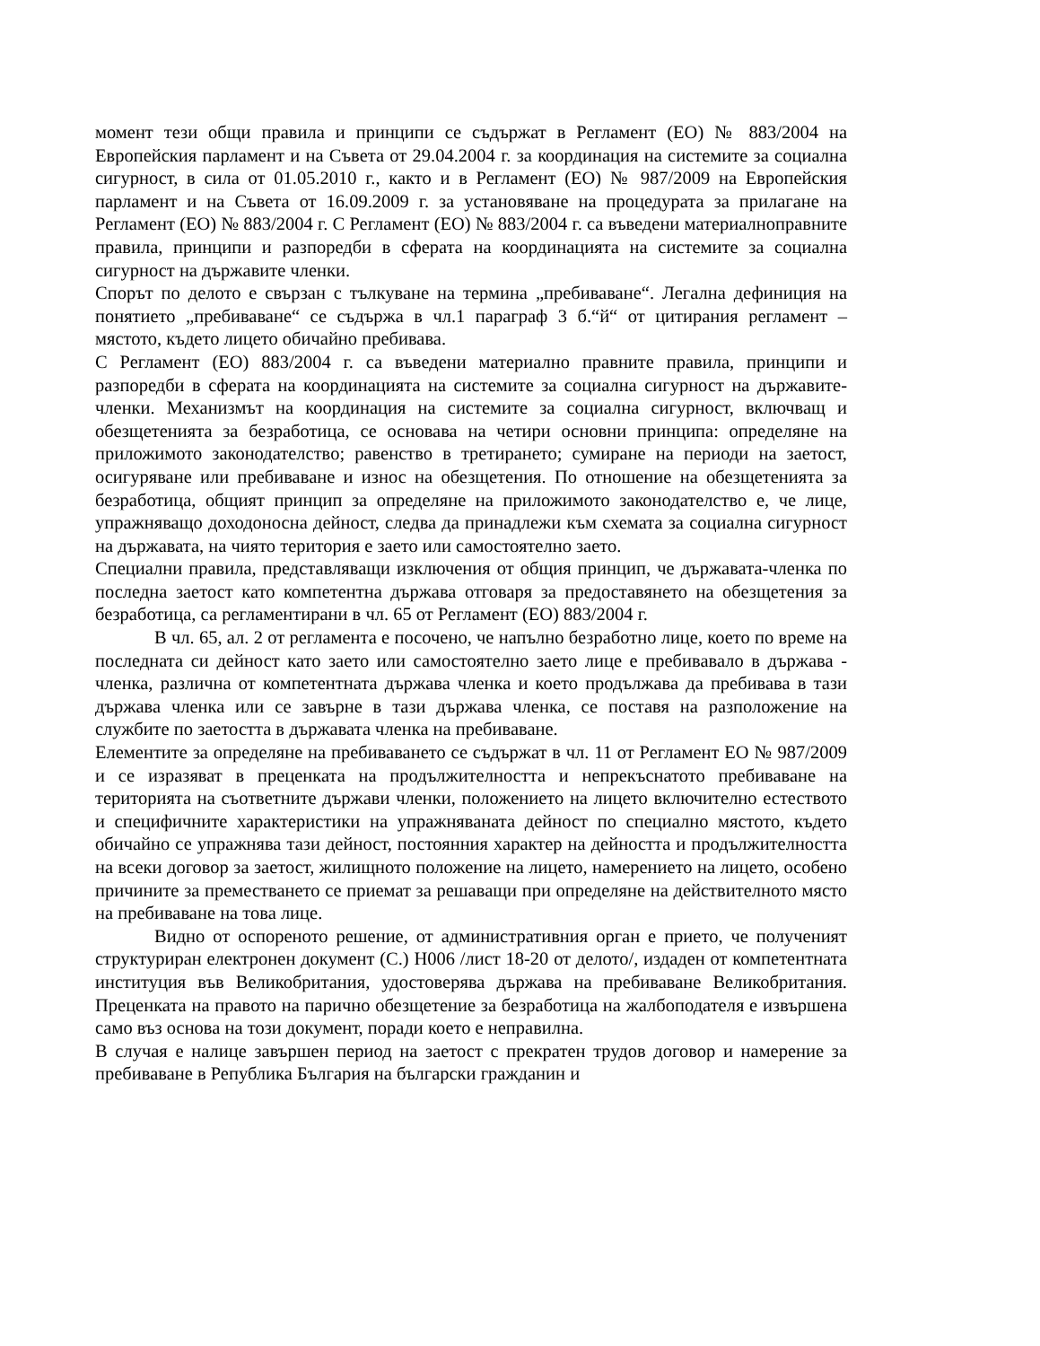момент тези общи правила и принципи се съдържат в Регламент (ЕО) № 883/2004 на Европейския парламент и на Съвета от 29.04.2004 г. за координация на системите за социална сигурност, в сила от 01.05.2010 г., както и в Регламент (ЕО) № 987/2009 на Европейския парламент и на Съвета от 16.09.2009 г. за установяване на процедурата за прилагане на Регламент (ЕО) № 883/2004 г. С Регламент (ЕО) № 883/2004 г. са въведени материалноправните правила, принципи и разпоредби в сферата на координацията на системите за социална сигурност на държавите членки.
Спорът по делото е свързан с тълкуване на термина „пребиваване“. Легална дефиниция на понятието „пребиваване“ се съдържа в чл.1 параграф 3 б.“й“ от цитирания регламент – мястото, където лицето обичайно пребивава.
С Регламент (ЕО) 883/2004 г. са въведени материално правните правила, принципи и разпоредби в сферата на координацията на системите за социална сигурност на държавите-членки. Механизмът на координация на системите за социална сигурност, включващ и обезщетенията за безработица, се основава на четири основни принципа: определяне на приложимото законодателство; равенство в третирането; сумиране на периоди на заетост, осигуряване или пребиваване и износ на обезщетения. По отношение на обезщетенията за безработица, общият принцип за определяне на приложимото законодателство е, че лице, упражняващо доходоносна дейност, следва да принадлежи към схемата за социална сигурност на държавата, на чиято територия е заето или самостоятелно заето.
Специални правила, представляващи изключения от общия принцип, че държавата-членка по последна заетост като компетентна държава отговаря за предоставянето на обезщетения за безработица, са регламентирани в чл. 65 от Регламент (ЕО) 883/2004 г.
В чл. 65, ал. 2 от регламента е посочено, че напълно безработно лице, което по време на последната си дейност като заето или самостоятелно заето лице е пребивавало в държава - членка, различна от компетентната държава членка и което продължава да пребивава в тази държава членка или се завърне в тази държава членка, се поставя на разположение на службите по заетостта в държавата членка на пребиваване.
Елементите за определяне на пребиваването се съдържат в чл. 11 от Регламент ЕО № 987/2009 и се изразяват в преценката на продължителността и непрекъснатото пребиваване на територията на съответните държави членки, положението на лицето включително естеството и специфичните характеристики на упражняваната дейност по специално мястото, където обичайно се упражнява тази дейност, постоянния характер на дейността и продължителността на всеки договор за заетост, жилищното положение на лицето, намерението на лицето, особено причините за преместването се приемат за решаващи при определяне на действителното място на пребиваване на това лице.
Видно от оспореното решение, от административния орган е прието, че полученият структуриран електронен документ (С.) Н006 /лист 18-20 от делото/, издаден от компетентната институция във Великобритания, удостоверява държава на пребиваване Великобритания. Преценката на правото на парично обезщетение за безработица на жалбоподателя е извършена само въз основа на този документ, поради което е неправилна.
В случая е налице завършен период на заетост с прекратен трудов договор и намерение за пребиваване в Република България на български гражданин и